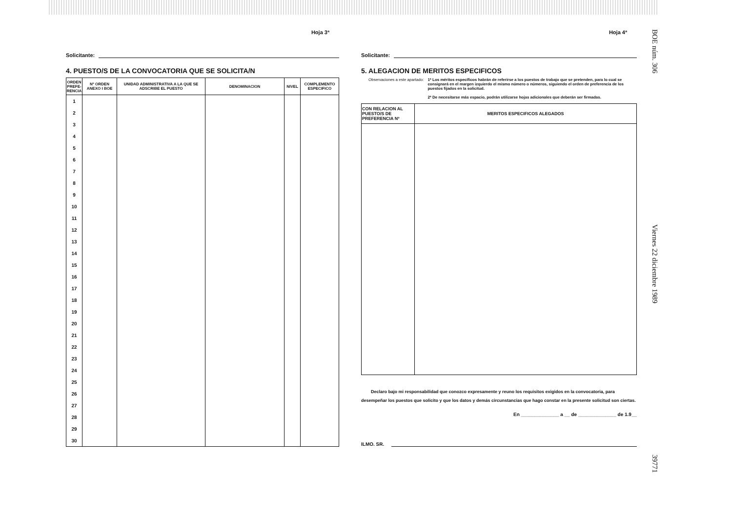Hoja 3ª
Solicitante:
4. PUESTO/S DE LA CONVOCATORIA QUE SE SOLICITA/N
| ORDEN PREFE-RENCIA | Nº ORDEN ANEXO I BOE | UNIDAD ADMINISTRATIVA A LA QUE SE ADSCRIBE EL PUESTO | DENOMINACION | NIVEL | COMPLEMENTO ESPECIFICO |
| --- | --- | --- | --- | --- | --- |
| 1 | | | | | |
| 2 | | | | | |
| 3 | | | | | |
| 4 | | | | | |
| 5 | | | | | |
| 6 | | | | | |
| 7 | | | | | |
| 8 | | | | | |
| 9 | | | | | |
| 10 | | | | | |
| 11 | | | | | |
| 12 | | | | | |
| 13 | | | | | |
| 14 | | | | | |
| 15 | | | | | |
| 16 | | | | | |
| 17 | | | | | |
| 18 | | | | | |
| 19 | | | | | |
| 20 | | | | | |
| 21 | | | | | |
| 22 | | | | | |
| 23 | | | | | |
| 24 | | | | | |
| 25 | | | | | |
| 26 | | | | | |
| 27 | | | | | |
| 28 | | | | | |
| 29 | | | | | |
| 30 | | | | | |
Hoja 4ª
Solicitante:
5. ALEGACION DE MERITOS ESPECIFICOS
Observaciones a este apartado: 1ª Los méritos específicos habrán de referirse a los puestos de trabajo que se pretenden, para lo cual se consignará en el margen izquierdo el mismo número o números, siguiendo el orden de preferencia de los puestos fijados en la solicitud.
2ª De necesitarse más espacio, podrán utilizarse hojas adicionales que deberán ser firmadas.
| CON RELACION AL PUESTO/S DE PREFERENCIA Nº | MERITOS ESPECIFICOS ALEGADOS |
| --- | --- |
Declaro bajo mi responsabilidad que conozco expresamente y reuno los requisitos exigidos en la convocatoria, para desempeñar los puestos que solicito y que los datos y demás circunstancias que hago constar en la presente solicitud son ciertas.
En ______________ a __ de ______________ de 1.9__
ILMO. SR.
BOE núm. 306 Viernes 22 diciembre 1989 39771